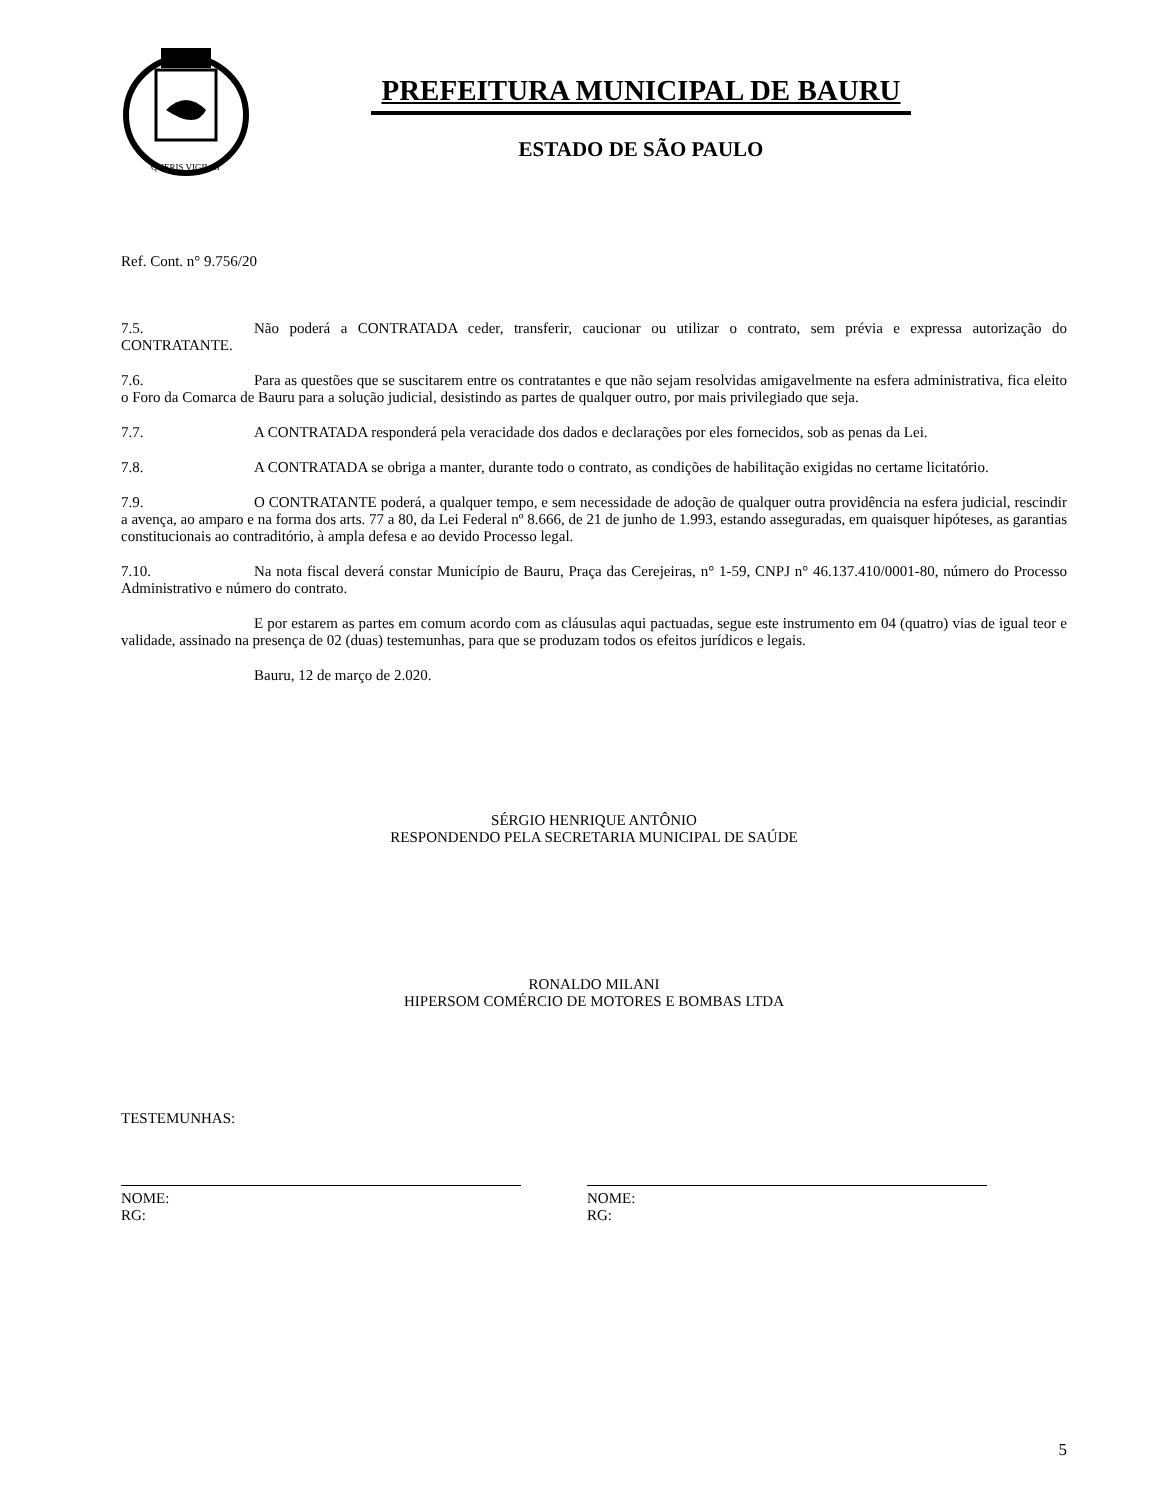QUERIS VIGILAT
PREFEITURA MUNICIPAL DE BAURU
ESTADO DE SÃO PAULO
Ref. Cont. n° 9.756/20
7.5. Não poderá a CONTRATADA ceder, transferir, caucionar ou utilizar o contrato, sem prévia e expressa autorização do CONTRATANTE.
7.6. Para as questões que se suscitarem entre os contratantes e que não sejam resolvidas amigavelmente na esfera administrativa, fica eleito o Foro da Comarca de Bauru para a solução judicial, desistindo as partes de qualquer outro, por mais privilegiado que seja.
7.7. A CONTRATADA responderá pela veracidade dos dados e declarações por eles fornecidos, sob as penas da Lei.
7.8. A CONTRATADA se obriga a manter, durante todo o contrato, as condições de habilitação exigidas no certame licitatório.
7.9. O CONTRATANTE poderá, a qualquer tempo, e sem necessidade de adoção de qualquer outra providência na esfera judicial, rescindir a avença, ao amparo e na forma dos arts. 77 a 80, da Lei Federal nº 8.666, de 21 de junho de 1.993, estando asseguradas, em quaisquer hipóteses, as garantias constitucionais ao contraditório, à ampla defesa e ao devido Processo legal.
7.10. Na nota fiscal deverá constar Município de Bauru, Praça das Cerejeiras, n° 1-59, CNPJ n° 46.137.410/0001-80, número do Processo Administrativo e número do contrato.
E por estarem as partes em comum acordo com as cláusulas aqui pactuadas, segue este instrumento em 04 (quatro) vias de igual teor e validade, assinado na presença de 02 (duas) testemunhas, para que se produzam todos os efeitos jurídicos e legais.
Bauru, 12 de março de 2.020.
SÉRGIO HENRIQUE ANTÔNIO
RESPONDENDO PELA SECRETARIA MUNICIPAL DE SAÚDE
RONALDO MILANI
HIPERSOM COMÉRCIO DE MOTORES E BOMBAS LTDA
TESTEMUNHAS:
NOME:
RG:
NOME:
RG:
5